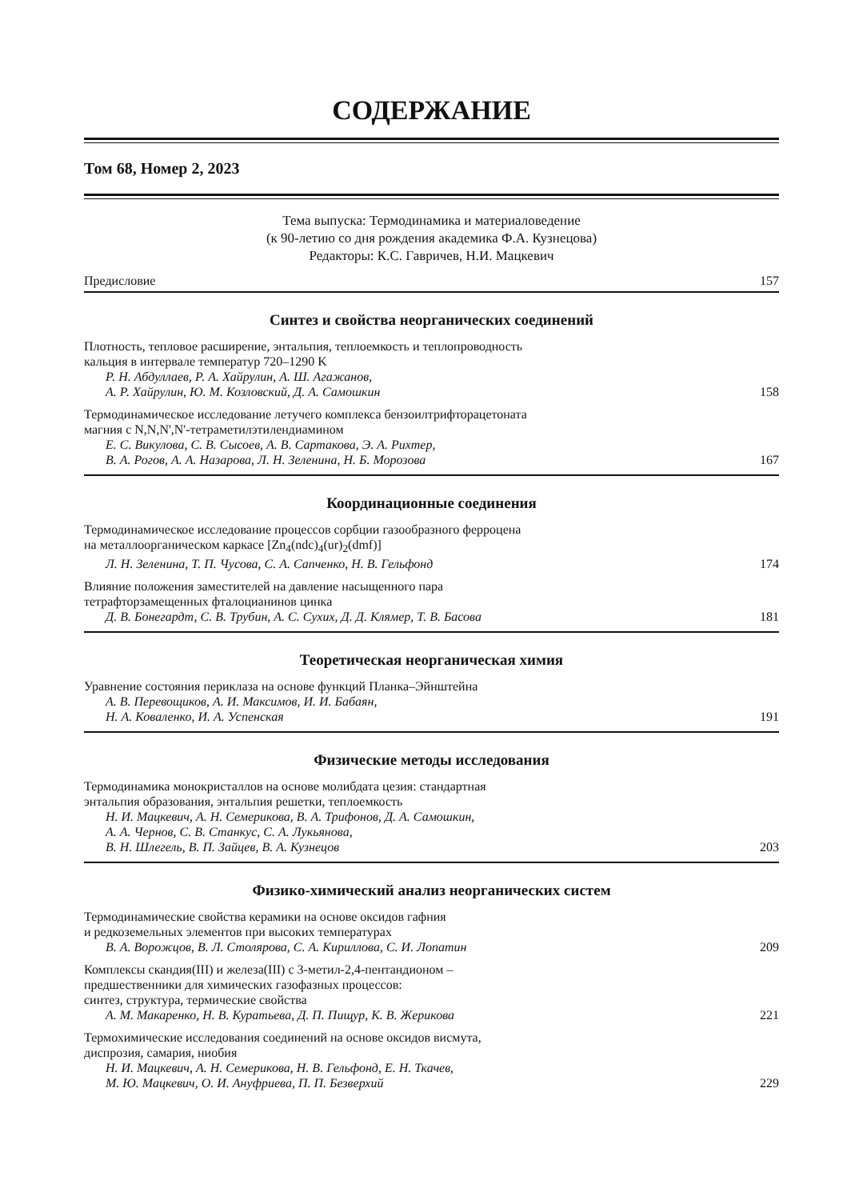СОДЕРЖАНИЕ
Том 68, Номер 2, 2023
Тема выпуска: Термодинамика и материаловедение
(к 90-летию со дня рождения академика Ф.А. Кузнецова)
Редакторы: К.С. Гавричев, Н.И. Мацкевич
Предисловие 157
Синтез и свойства неорганических соединений
Плотность, тепловое расширение, энтальпия, теплоемкость и теплопроводность
кальция в интервале температур 720–1290 K
Р. Н. Абдуллаев, Р. А. Хайрулин, А. Ш. Агажанов,
А. Р. Хайрулин, Ю. М. Козловский, Д. А. Самошкин 158
Термодинамическое исследование летучего комплекса бензоилтрифторацетоната
магния с N,N,N',N'-тетраметилэтилендиамином
Е. С. Викулова, С. В. Сысоев, А. В. Сартакова, Э. А. Рихтер,
В. А. Рогов, А. А. Назарова, Л. Н. Зеленина, Н. Б. Морозова 167
Координационные соединения
Термодинамическое исследование процессов сорбции газообразного ферроцена
на металлоорганическом каркасе [Zn<sub>4</sub>(ndc)<sub>4</sub>(ur)<sub>2</sub>(dmf)]
Л. Н. Зеленина, Т. П. Чусова, С. А. Сапченко, Н. В. Гельфонд 174
Влияние положения заместителей на давление насыщенного пара
тетрафторзамещенных фталоцианинов цинка
Д. В. Бонегардт, С. В. Трубин, А. С. Сухих, Д. Д. Клямер, Т. В. Басова 181
Теоретическая неорганическая химия
Уравнение состояния периклаза на основе функций Планка–Эйнштейна
А. В. Перевощиков, А. И. Максимов, И. И. Бабаян,
Н. А. Коваленко, И. А. Успенская 191
Физические методы исследования
Термодинамика монокристаллов на основе молибдата цезия: стандартная
энтальпия образования, энтальпия решетки, теплоемкость
Н. И. Мацкевич, А. Н. Семерикова, В. А. Трифонов, Д. А. Самошкин,
А. А. Чернов, С. В. Станкус, С. А. Лукьянова,
В. Н. Шлегель, В. П. Зайцев, В. А. Кузнецов 203
Физико-химический анализ неорганических систем
Термодинамические свойства керамики на основе оксидов гафния
и редкоземельных элементов при высоких температурах
В. А. Ворожцов, В. Л. Столярова, С. А. Кириллова, С. И. Лопатин 209
Комплексы скандия(III) и железа(III) с 3-метил-2,4-пентандионом –
предшественники для химических газофазных процессов:
синтез, структура, термические свойства
А. М. Макаренко, Н. В. Куратьева, Д. П. Пищур, К. В. Жерикова 221
Термохимические исследования соединений на основе оксидов висмута,
диспрозия, самария, ниобия
Н. И. Мацкевич, А. Н. Семерикова, Н. В. Гельфонд, Е. Н. Ткачев,
М. Ю. Мацкевич, О. И. Ануфриева, П. П. Безверхий 229